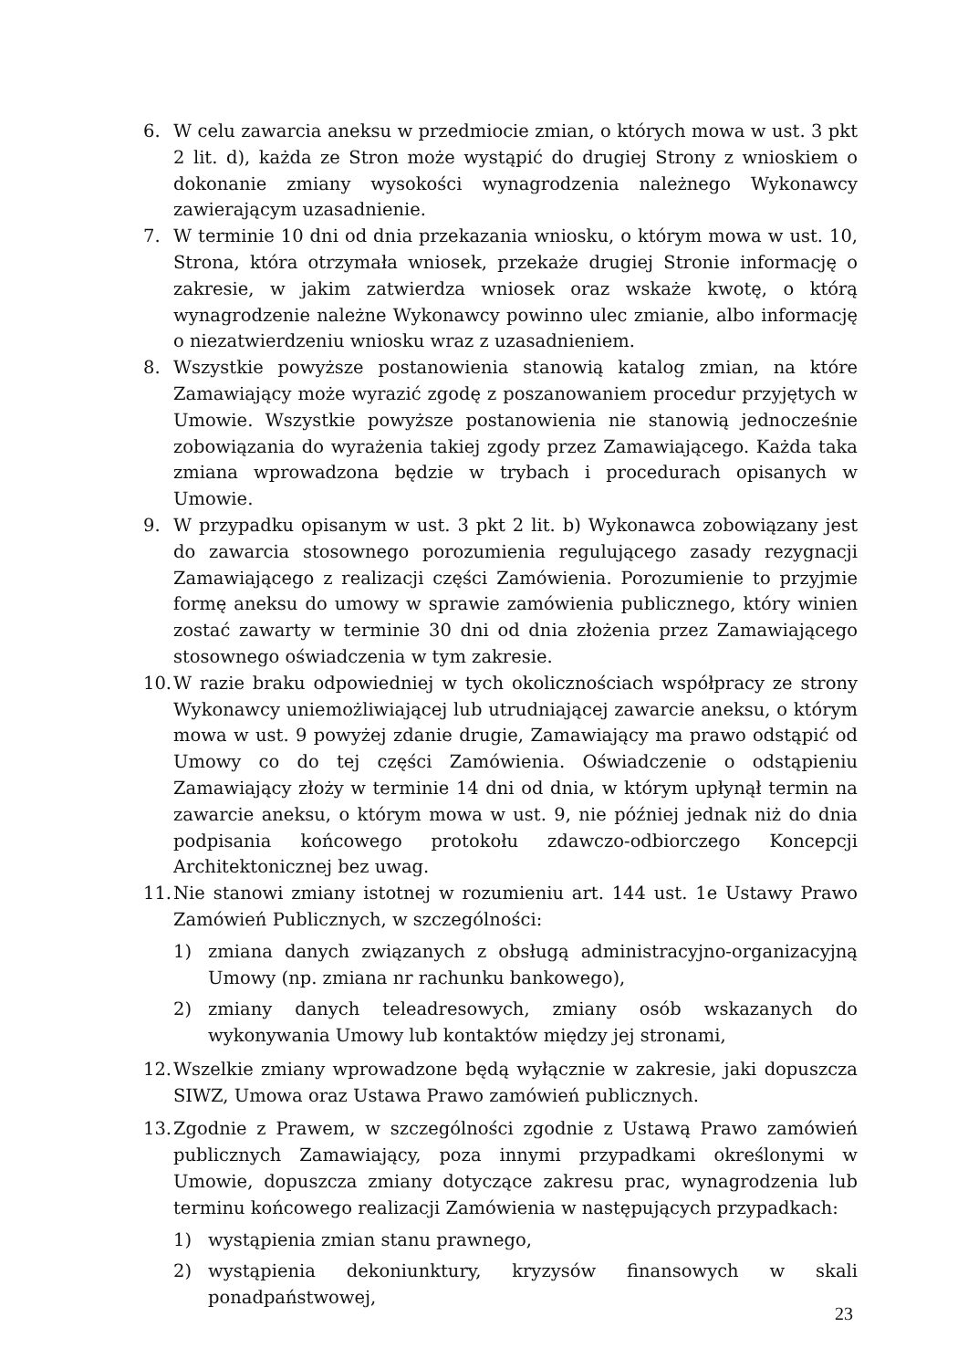6. W celu zawarcia aneksu w przedmiocie zmian, o których mowa w ust. 3 pkt 2 lit. d), każda ze Stron może wystąpić do drugiej Strony z wnioskiem o dokonanie zmiany wysokości wynagrodzenia należnego Wykonawcy zawierającym uzasadnienie.
7. W terminie 10 dni od dnia przekazania wniosku, o którym mowa w ust. 10, Strona, która otrzymała wniosek, przekaże drugiej Stronie informację o zakresie, w jakim zatwierdza wniosek oraz wskaże kwotę, o którą wynagrodzenie należne Wykonawcy powinno ulec zmianie, albo informację o niezatwierdzeniu wniosku wraz z uzasadnieniem.
8. Wszystkie powyższe postanowienia stanowią katalog zmian, na które Zamawiający może wyrazić zgodę z poszanowaniem procedur przyjętych w Umowie. Wszystkie powyższe postanowienia nie stanowią jednocześnie zobowiązania do wyrażenia takiej zgody przez Zamawiającego. Każda taka zmiana wprowadzona będzie w trybach i procedurach opisanych w Umowie.
9. W przypadku opisanym w ust. 3 pkt 2 lit. b) Wykonawca zobowiązany jest do zawarcia stosownego porozumienia regulującego zasady rezygnacji Zamawiającego z realizacji części Zamówienia. Porozumienie to przyjmie formę aneksu do umowy w sprawie zamówienia publicznego, który winien zostać zawarty w terminie 30 dni od dnia złożenia przez Zamawiającego stosownego oświadczenia w tym zakresie.
10.
W razie braku odpowiedniej w tych okolicznościach współpracy ze strony Wykonawcy uniemożliwiającej lub utrudniającej zawarcie aneksu, o którym mowa w ust. 9 powyżej zdanie drugie, Zamawiający ma prawo odstąpić od Umowy co do tej części Zamówienia. Oświadczenie o odstąpieniu Zamawiający złoży w terminie 14 dni od dnia, w którym upłynął termin na zawarcie aneksu, o którym mowa w ust. 9, nie później jednak niż do dnia podpisania końcowego protokołu zdawczo-odbiorczego Koncepcji Architektonicznej bez uwag.
11.
Nie stanowi zmiany istotnej w rozumieniu art. 144 ust. 1e Ustawy Prawo Zamówień Publicznych, w szczególności:
1) zmiana danych związanych z obsługą administracyjno-organizacyjną Umowy (np. zmiana nr rachunku bankowego),
2) zmiany danych teleadresowych, zmiany osób wskazanych do wykonywania Umowy lub kontaktów między jej stronami,
12.
Wszelkie zmiany wprowadzone będą wyłącznie w zakresie, jaki dopuszcza SIWZ, Umowa oraz Ustawa Prawo zamówień publicznych.
13.
Zgodnie z Prawem, w szczególności zgodnie z Ustawą Prawo zamówień publicznych Zamawiający, poza innymi przypadkami określonymi w Umowie, dopuszcza zmiany dotyczące zakresu prac, wynagrodzenia lub terminu końcowego realizacji Zamówienia w następujących przypadkach:
1) wystąpienia zmian stanu prawnego,
2) wystąpienia dekoniunktury, kryzysów finansowych w skali ponadpaństwowej,
23